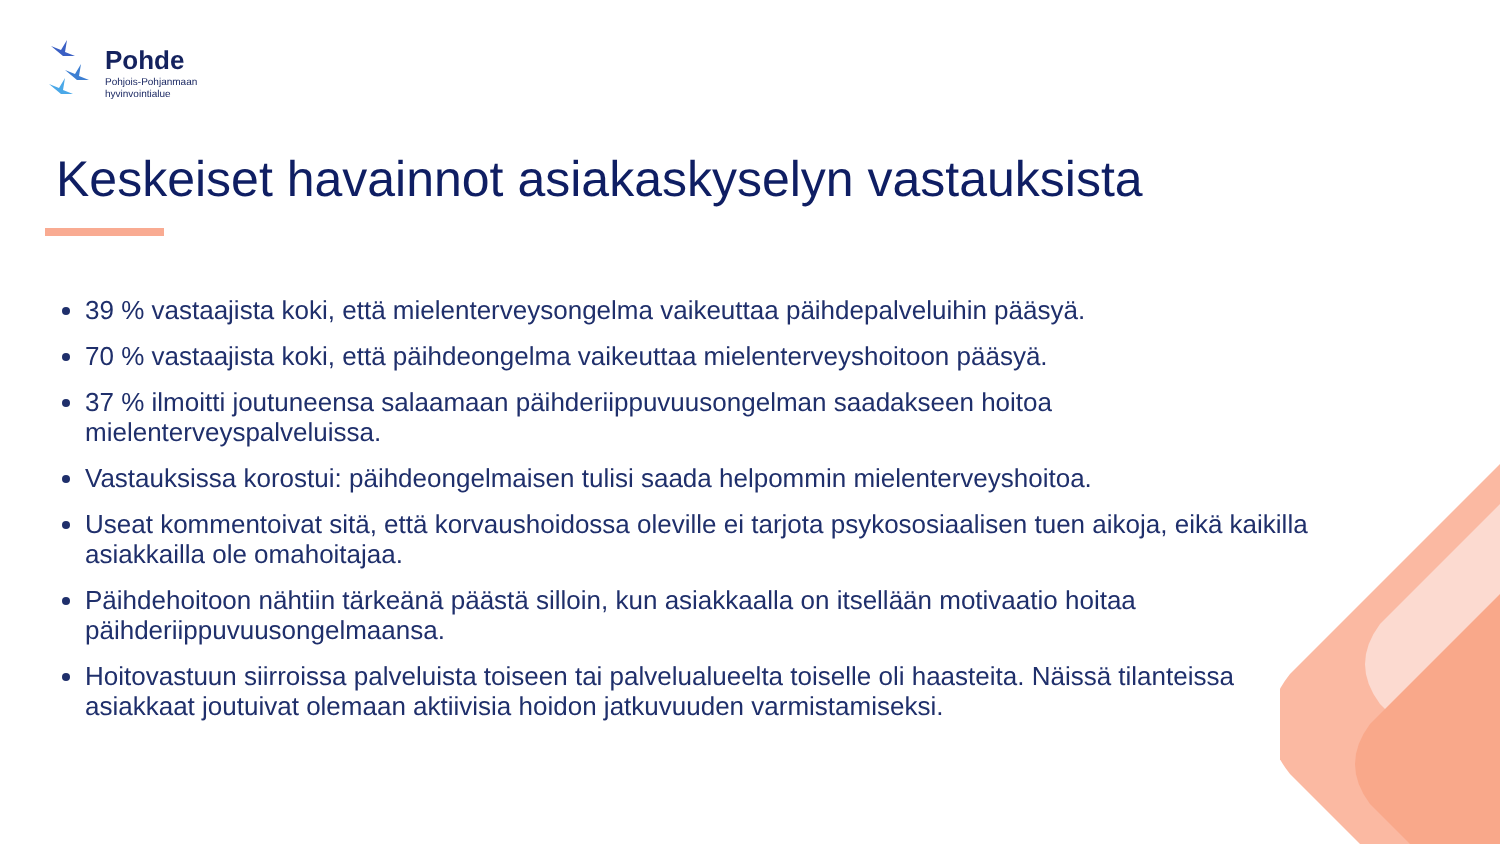Pohde
Pohjois-Pohjanmaan
hyvinvointialue
Keskeiset havainnot asiakaskyselyn vastauksista
39 % vastaajista koki, että mielenterveysongelma vaikeuttaa päihdepalveluihin pääsyä.
70 % vastaajista koki, että päihdeongelma vaikeuttaa mielenterveyshoitoon pääsyä.
37 % ilmoitti joutuneensa salaamaan päihderiippuvuusongelman saadakseen hoitoa mielenterveyspalveluissa.
Vastauksissa korostui: päihdeongelmaisen tulisi saada helpommin mielenterveyshoitoa.
Useat kommentoivat sitä, että korvaushoidossa oleville ei tarjota psykososiaalisen tuen aikoja, eikä kaikilla asiakkailla ole omahoitajaa.
Päihdehoitoon nähtiin tärkeänä päästä silloin, kun asiakkaalla on itsellään motivaatio hoitaa päihderiippuvuusongelmaansa.
Hoitovastuun siirroissa palveluista toiseen tai palvelualueelta toiselle oli haasteita. Näissä tilanteissa asiakkaat joutuivat olemaan aktiivisia hoidon jatkuvuuden varmistamiseksi.